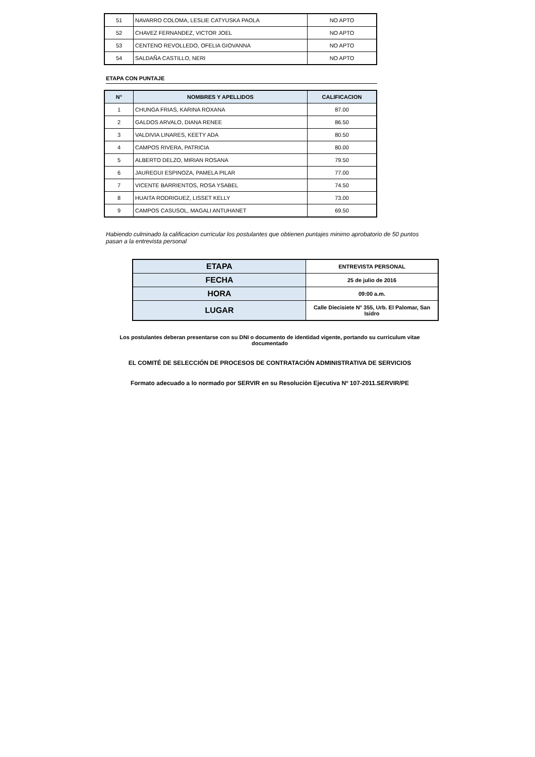| 51 | NAVARRO COLOMA, LESLIE CATYUSKA PAOLA | NO APTO |
| 52 | CHAVEZ FERNANDEZ, VICTOR JOEL | NO APTO |
| 53 | CENTENO REVOLLEDO, OFELIA GIOVANNA | NO APTO |
| 54 | SALDAÑA CASTILLO, NERI | NO APTO |
ETAPA CON PUNTAJE
| N° | NOMBRES Y APELLIDOS | CALIFICACION |
| --- | --- | --- |
| 1 | CHUNGA FRIAS, KARINA ROXANA | 87.00 |
| 2 | GALDOS ARVALO, DIANA RENEE | 86.50 |
| 3 | VALDIVIA LINARES, KEETY ADA | 80.50 |
| 4 | CAMPOS RIVERA, PATRICIA | 80.00 |
| 5 | ALBERTO DELZO, MIRIAN ROSANA | 79.50 |
| 6 | JAUREGUI ESPINOZA, PAMELA PILAR | 77.00 |
| 7 | VICENTE BARRIENTOS, ROSA YSABEL | 74.50 |
| 8 | HUAITA RODRIGUEZ, LISSET KELLY | 73.00 |
| 9 | CAMPOS CASUSOL, MAGALI ANTUHANET | 69.50 |
Habiendo culminado la calificacion curricular los postulantes que obtienen puntajes minimo aprobatorio de 50 puntos pasan a la entrevista personal
| ETAPA | ENTREVISTA PERSONAL |
| FECHA | 25 de julio de 2016 |
| HORA | 09:00 a.m. |
| LUGAR | Calle Diecisiete N° 355, Urb. El Palomar, San Isidro |
Los postulantes deberan presentarse con su DNI o documento de identidad vigente, portando su curriculum vitae documentado
EL COMITÉ DE SELECCIÓN DE PROCESOS DE CONTRATACIÓN ADMINISTRATIVA DE SERVICIOS
Formato adecuado a lo normado por SERVIR en su Resoluciòn Ejecutiva Nº 107-2011.SERVIR/PE